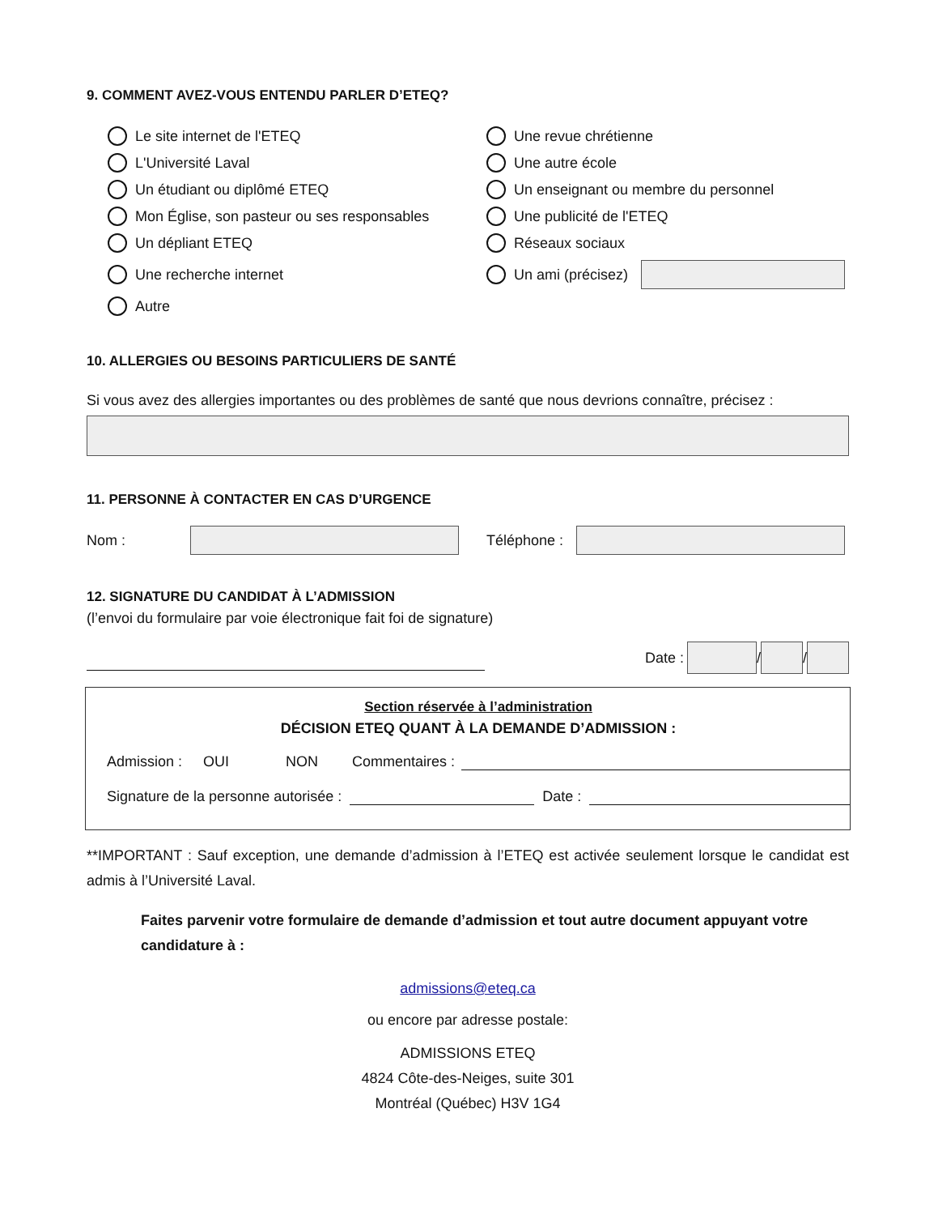9. COMMENT AVEZ-VOUS ENTENDU PARLER D’ETEQ?
Le site internet de l'ETEQ
Une revue chrétienne
L'Université Laval
Une autre école
Un étudiant ou diplômé ETEQ
Un enseignant ou membre du personnel
Mon Église, son pasteur ou ses responsables
Une publicité de l'ETEQ
Un dépliant ETEQ
Réseaux sociaux
Une recherche internet
Un ami (précisez)
Autre
10. ALLERGIES OU BESOINS PARTICULIERS DE SANTÉ
Si vous avez des allergies importantes ou des problèmes de santé que nous devrions connaître, précisez :
11. PERSONNE À CONTACTER EN CAS D’URGENCE
Nom : Téléphone :
12. SIGNATURE DU CANDIDAT À L’ADMISSION
(l’envoi du formulaire par voie électronique fait foi de signature)
Date : / /
Section réservée à l’administration
DÉCISION ETEQ QUANT À LA DEMANDE D’ADMISSION :
Admission : OUI NON Commentaires :
Signature de la personne autorisée : Date :
**IMPORTANT : Sauf exception, une demande d’admission à l’ETEQ est activée seulement lorsque le candidat est admis à l’Université Laval.
Faites parvenir votre formulaire de demande d’admission et tout autre document appuyant votre candidature à :
admissions@eteq.ca
ou encore par adresse postale:
ADMISSIONS ETEQ
4824 Côte-des-Neiges, suite 301
Montréal (Québec) H3V 1G4